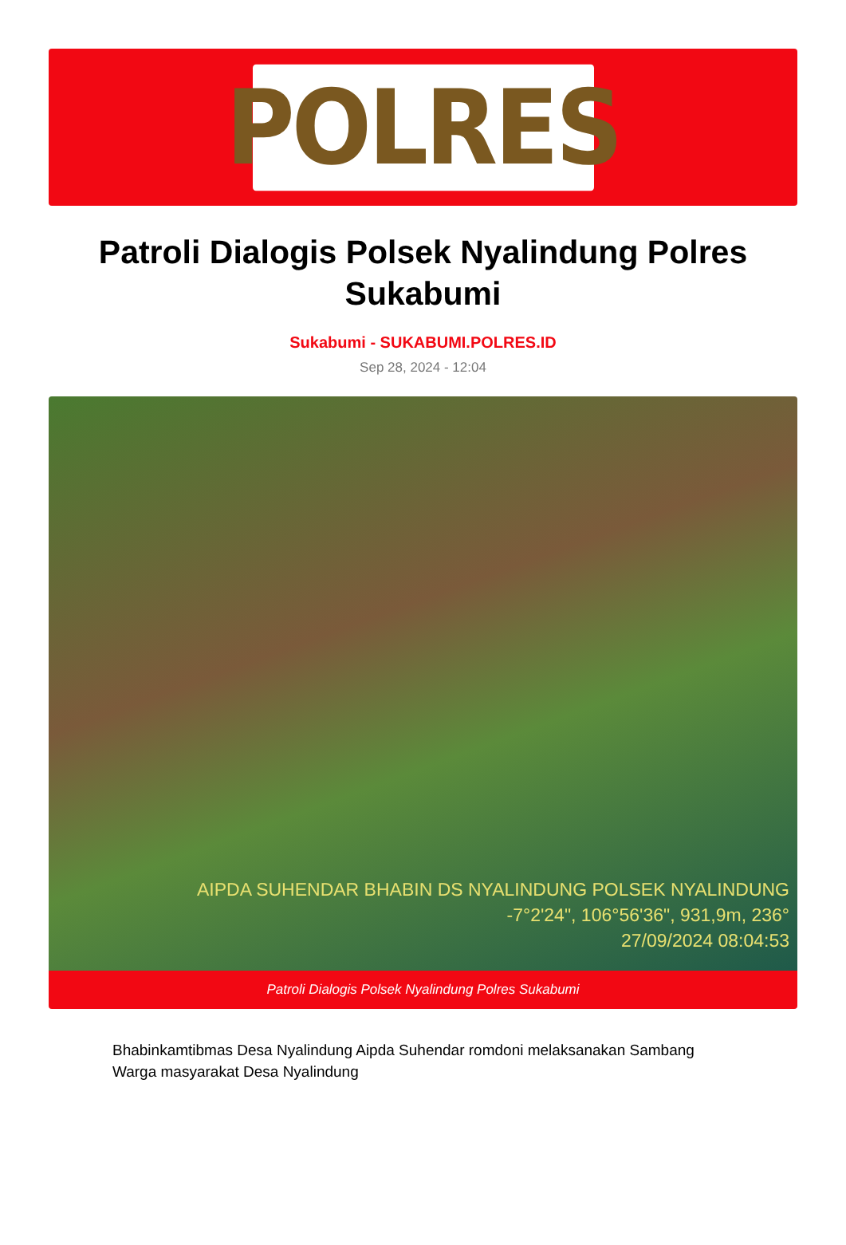POLRES
Patroli Dialogis Polsek Nyalindung Polres Sukabumi
Sukabumi - SUKABUMI.POLRES.ID
Sep 28, 2024 - 12:04
AIPDA SUHENDAR BHABIN DS NYALINDUNG POLSEK NYALINDUNG
-7°2'24", 106°56'36", 931,9m, 236°
27/09/2024 08:04:53
Patroli Dialogis Polsek Nyalindung Polres Sukabumi
Bhabinkamtibmas Desa Nyalindung Aipda Suhendar romdoni melaksanakan Sambang Warga masyarakat Desa Nyalindung